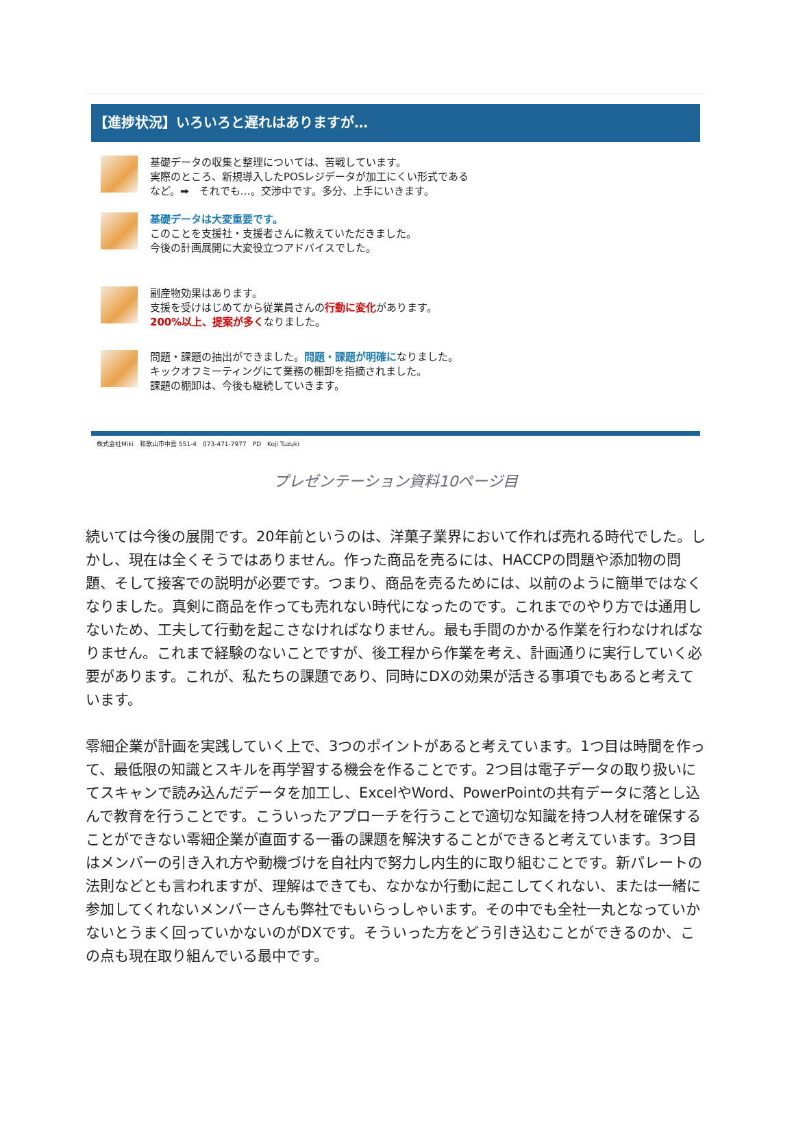【進捗状況】いろいろと遅れはありますが…
基礎データの収集と整理については、苦戦しています。
実際のところ、新規導入したPOSレジデータが加工にくい形式である
など。➡　それでも…。交渉中です。多分、上手にいきます。
基礎データは大変重要です。
このことを支援社・支援者さんに教えていただきました。
今後の計画展開に大変役立つアドバイスでした。
副産物効果はあります。
支援を受けはじめてから従業員さんの行動に変化があります。
200%以上、提案が多くなりました。
問題・課題の抽出ができました。問題・課題が明確になりました。
キックオフミーティングにて業務の棚卸を指摘されました。
課題の棚卸は、今後も継続していきます。
株式会社Miki　和歌山市中島 551-4　073-471-7977　PD　Koji Tuzuki
プレゼンテーション資料10ページ目
続いては今後の展開です。20年前というのは、洋菓子業界において作れば売れる時代でした。しかし、現在は全くそうではありません。作った商品を売るには、HACCPの問題や添加物の問題、そして接客での説明が必要です。つまり、商品を売るためには、以前のように簡単ではなくなりました。真剣に商品を作っても売れない時代になったのです。これまでのやり方では通用しないため、工夫して行動を起こさなければなりません。最も手間のかかる作業を行わなければなりません。これまで経験のないことですが、後工程から作業を考え、計画通りに実行していく必要があります。これが、私たちの課題であり、同時にDXの効果が活きる事項でもあると考えています。
零細企業が計画を実践していく上で、3つのポイントがあると考えています。1つ目は時間を作って、最低限の知識とスキルを再学習する機会を作ることです。2つ目は電子データの取り扱いにてスキャンで読み込んだデータを加工し、ExcelやWord、PowerPointの共有データに落とし込んで教育を行うことです。こういったアプローチを行うことで適切な知識を持つ人材を確保することができない零細企業が直面する一番の課題を解決することができると考えています。3つ目はメンバーの引き入れ方や動機づけを自社内で努力し内生的に取り組むことです。新パレートの法則などとも言われますが、理解はできても、なかなか行動に起こしてくれない、または一緒に参加してくれないメンバーさんも弊社でもいらっしゃいます。その中でも全社一丸となっていかないとうまく回っていかないのがDXです。そういった方をどう引き込むことができるのか、この点も現在取り組んでいる最中です。